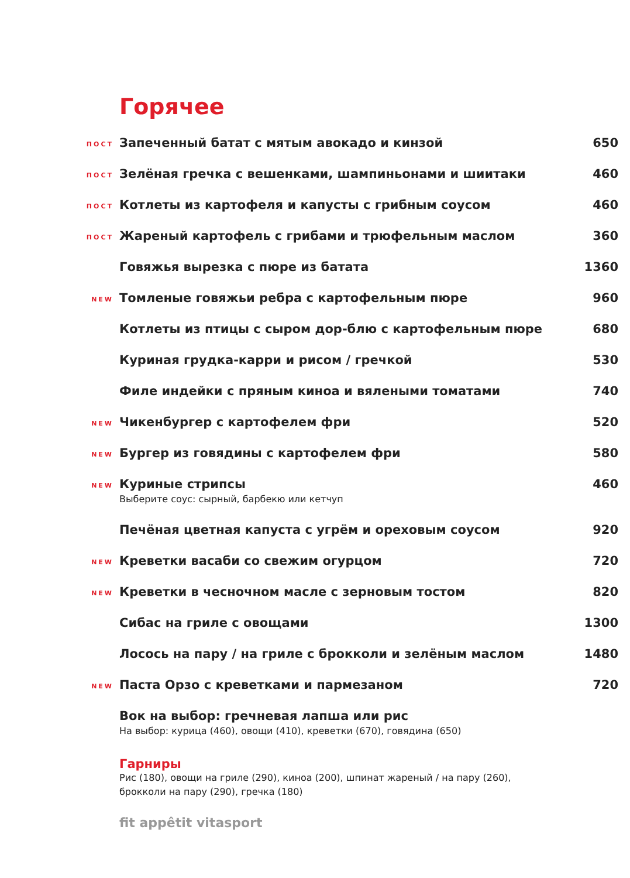Горячее
ПОСТ
Запеченный батат с мятым авокадо и кинзой
650
ПОСТ
Зелёная гречка с вешенками, шампиньонами и шиитаки
460
ПОСТ
Котлеты из картофеля и капусты с грибным соусом
460
ПОСТ
Жареный картофель с грибами и трюфельным маслом
360
Говяжья вырезка с пюре из батата
1360
NEW
Томленые говяжьи ребра с картофельным пюре
960
Котлеты из птицы с сыром дор-блю с картофельным пюре
680
Куриная грудка-карри и рисом / гречкой
530
Филе индейки с пряным киноа и вялеными томатами
740
NEW
Чикенбургер с картофелем фри 520
NEW
Бургер из говядины с картофелем фри
580
NEW
Куриные стрипсы
Выберите соус: сырный, барбекю или кетчуп
460
Печёная цветная капуста с угрём и ореховым соусом
920
NEW
Креветки васаби со свежим огурцом
720
NEW
Креветки в чесночном масле с зерновым тостом
820
Сибас на гриле с овощами 1300
Лосось на пару / на гриле с брокколи и зелёным маслом
1480
NEW
Паста Орзо с креветками и пармезаном
720
Вок на выбор: гречневая лапша или рис
На выбор: курица (460), овощи (410), креветки (670), говядина (650)
Гарниры
Рис (180), овощи на гриле (290), киноа (200), шпинат жареный / на пару (260),
брокколи на пару (290), гречка (180)
fit appêtit vitasport